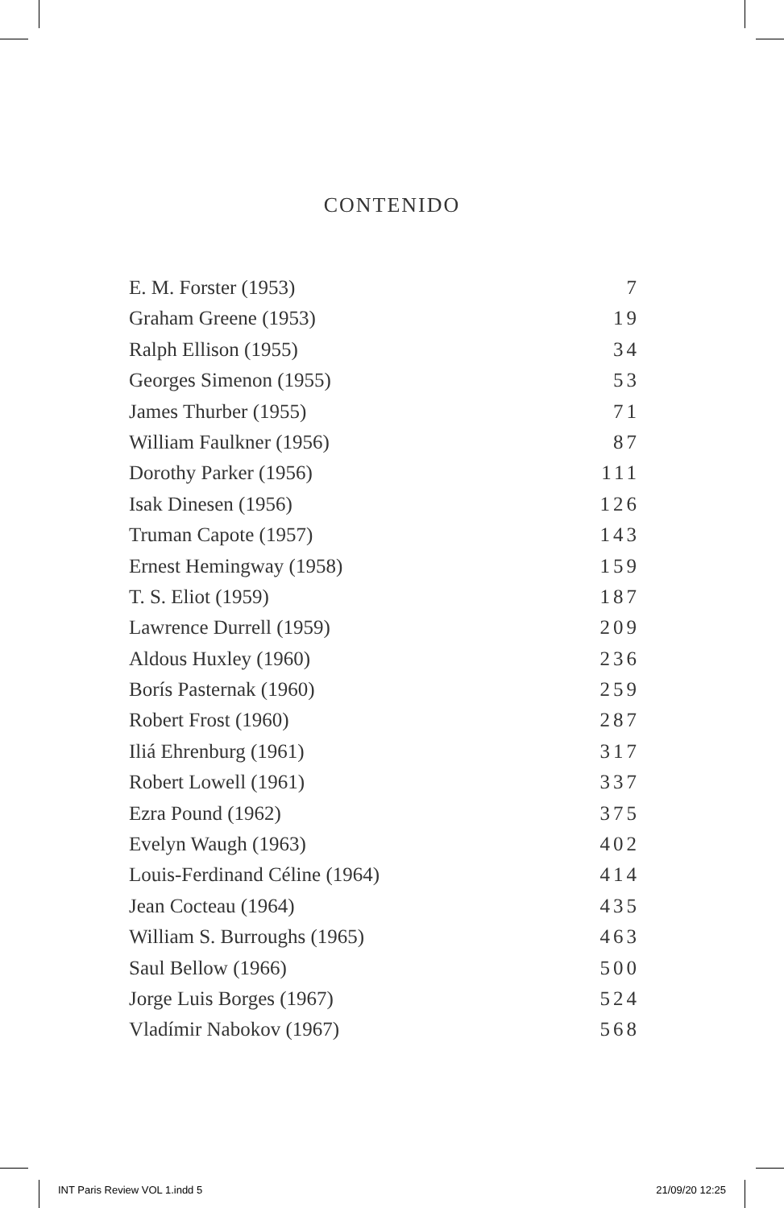CONTENIDO
E. M. Forster (1953) 7
Graham Greene (1953) 19
Ralph Ellison (1955) 34
Georges Simenon (1955) 53
James Thurber (1955) 71
William Faulkner (1956) 87
Dorothy Parker (1956) 111
Isak Dinesen (1956) 126
Truman Capote (1957) 143
Ernest Hemingway (1958) 159
T. S. Eliot (1959) 187
Lawrence Durrell (1959) 209
Aldous Huxley (1960) 236
Borís Pasternak (1960) 259
Robert Frost (1960) 287
Iliá Ehrenburg (1961) 317
Robert Lowell (1961) 337
Ezra Pound (1962) 375
Evelyn Waugh (1963) 402
Louis-Ferdinand Céline (1964) 414
Jean Cocteau (1964) 435
William S. Burroughs (1965) 463
Saul Bellow (1966) 500
Jorge Luis Borges (1967) 524
Vladímir Nabokov (1967) 568
INT Paris Review VOL 1.indd 5 21/09/20 12:25